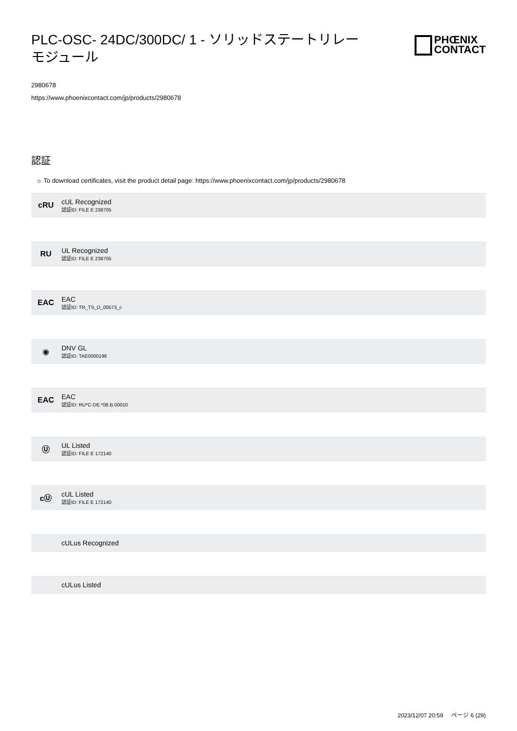PLC-OSC- 24DC/300DC/ 1 - ソリッドステートリレーモジュール
PHŒNIX
CONTACT
2980678
https://www.phoenixcontact.com/jp/products/2980678
認証
☼ To download certificates, visit the product detail page: https://www.phoenixcontact.com/jp/products/2980678
cRU
cUL Recognized
認証ID: FILE E 238705
RU
UL Recognized
認証ID: FILE E 238705
EAC
EAC
認証ID: TR_TS_D_00573_c
◉
DNV GL
認証ID: TAE0000196
EAC
EAC
認証ID: RU*C-DE.*08.B.00010
Ⓤ
UL Listed
認証ID: FILE E 172140
cⓊ
cUL Listed
認証ID: FILE E 172140
cULus Recognized
cULus Listed
2023/12/07 20:59 ページ 6 (29)